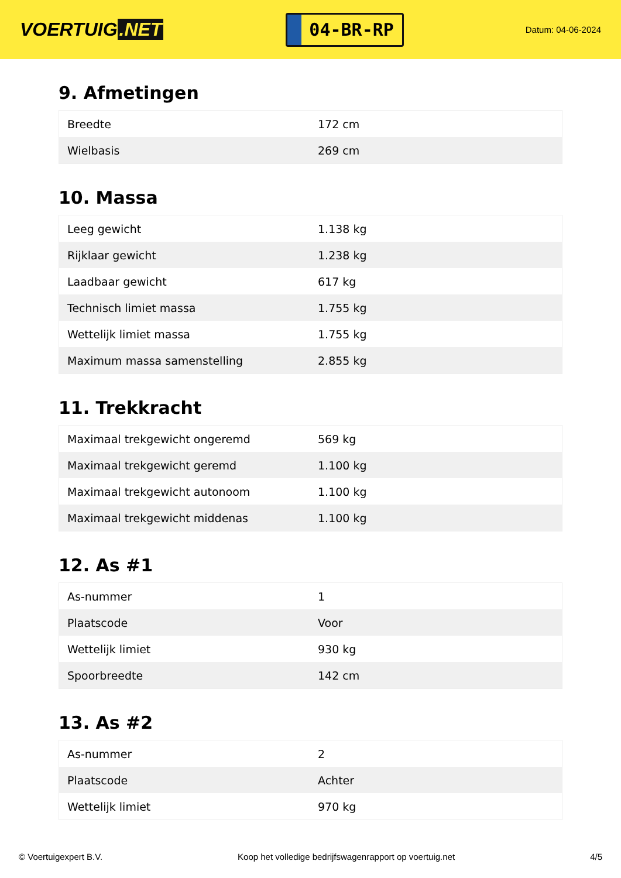VOERTUIG.NET
04-BR-RP
Datum: 04-06-2024
9. Afmetingen
| Breedte | 172 cm |
| Wielbasis | 269 cm |
10. Massa
| Leeg gewicht | 1.138 kg |
| Rijklaar gewicht | 1.238 kg |
| Laadbaar gewicht | 617 kg |
| Technisch limiet massa | 1.755 kg |
| Wettelijk limiet massa | 1.755 kg |
| Maximum massa samenstelling | 2.855 kg |
11. Trekkracht
| Maximaal trekgewicht ongeremd | 569 kg |
| Maximaal trekgewicht geremd | 1.100 kg |
| Maximaal trekgewicht autonoom | 1.100 kg |
| Maximaal trekgewicht middenas | 1.100 kg |
12. As #1
| As-nummer | 1 |
| Plaatscode | Voor |
| Wettelijk limiet | 930 kg |
| Spoorbreedte | 142 cm |
13. As #2
| As-nummer | 2 |
| Plaatscode | Achter |
| Wettelijk limiet | 970 kg |
© Voertuigexpert B.V. Koop het volledige bedrijfswagenrapport op voertuig.net 4/5